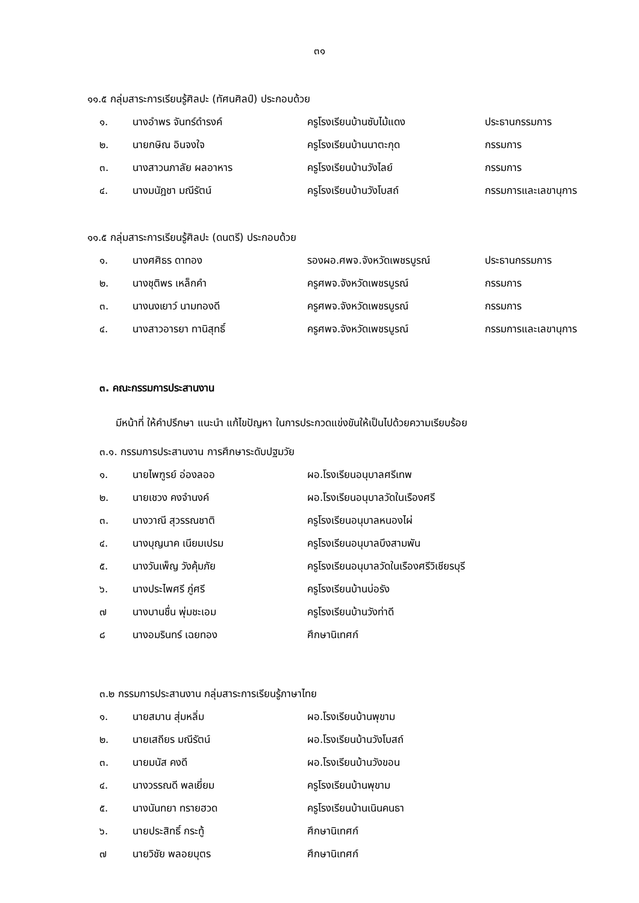๓๑
๑๑.๕ กลุ่มสาระการเรียนรู้ศิลปะ (ทัศนศิลป์) ประกอบด้วย
| ๑. | นางอำพร จันทร์ดำรงค์ | ครูโรงเรียนบ้านซับไม้แดง | ประธานกรรมการ |
| ๒. | นายกษิณ อินจงใจ | ครูโรงเรียนบ้านนาตะกุด | กรรมการ |
| ๓. | นางสาวนภาลัย ผลอาหาร | ครูโรงเรียนบ้านวังไลย์ | กรรมการ |
| ๔. | นางมนัฎชา มณีรัตน์ | ครูโรงเรียนบ้านวังโบสถ์ | กรรมการและเลขานุการ |
๑๑.๕ กลุ่มสาระการเรียนรู้ศิลปะ (ดนตรี) ประกอบด้วย
| ๑. | นางศศิธร ดาทอง | รองผอ.ศพจ.จังหวัดเพชรบูรณ์ | ประธานกรรมการ |
| ๒. | นางชุติพร เหล็กคำ | ครูศพจ.จังหวัดเพชรบูรณ์ | กรรมการ |
| ๓. | นางนงเยาว์ นามทองดี | ครูศพจ.จังหวัดเพชรบูรณ์ | กรรมการ |
| ๔. | นางสาวอารยา ทานิสุทธิ์ | ครูศพจ.จังหวัดเพชรบูรณ์ | กรรมการและเลขานุการ |
๓. คณะกรรมการประสานงาน
มีหน้าที่ ให้คำปรึกษา แนะนำ แก้ไขปัญหา ในการประกวดแข่งขันให้เป็นไปด้วยความเรียบร้อย
๓.๑. กรรมการประสานงาน การศึกษาระดับปฐมวัย
| ๑. | นายไพฑูรย์ อ่องลออ | ผอ.โรงเรียนอนุบาลศรีเทพ |
| ๒. | นายเชวง คงจำนงค์ | ผอ.โรงเรียนอนุบาลวัดในเรืองศรี |
| ๓. | นางวาณี สุวรรณชาติ | ครูโรงเรียนอนุบาลหนองไผ่ |
| ๔. | นางบุญนาค เนียมเปรม | ครูโรงเรียนอนุบาลบึงสามพัน |
| ๕. | นางวันเพ็ญ วังคุ้มภัย | ครูโรงเรียนอนุบาลวัดในเรืองศรีวิเชียรบุรี |
| ๖. | นางประไพศรี ภู่ศรี | ครูโรงเรียนบ้านบ่อรัง |
| ๗ | นางบานชื่น พุ่มชะเอม | ครูโรงเรียนบ้านวังท่าดี |
| ๘ | นางอมรินทร์ เฉยทอง | ศึกษานิเทศก์ |
๓.๒ กรรมการประสานงาน กลุ่มสาระการเรียนรู้ภาษาไทย
| ๑. | นายสมาน สุ่มหลิ่ม | ผอ.โรงเรียนบ้านพุขาม |
| ๒. | นายเสถียร มณีรัตน์ | ผอ.โรงเรียนบ้านวังโบสถ์ |
| ๓. | นายมนัส คงดี | ผอ.โรงเรียนบ้านวังขอน |
| ๔. | นางวรรณดี พลเยี่ยม | ครูโรงเรียนบ้านพุขาม |
| ๕. | นางนันทยา ทรายฮวด | ครูโรงเรียนบ้านเนินคนธา |
| ๖. | นายประสิทธิ์ กระทู้ | ศึกษานิเทศก์ |
| ๗ | นายวิชัย พลอยบุตร | ศึกษานิเทศก์ |